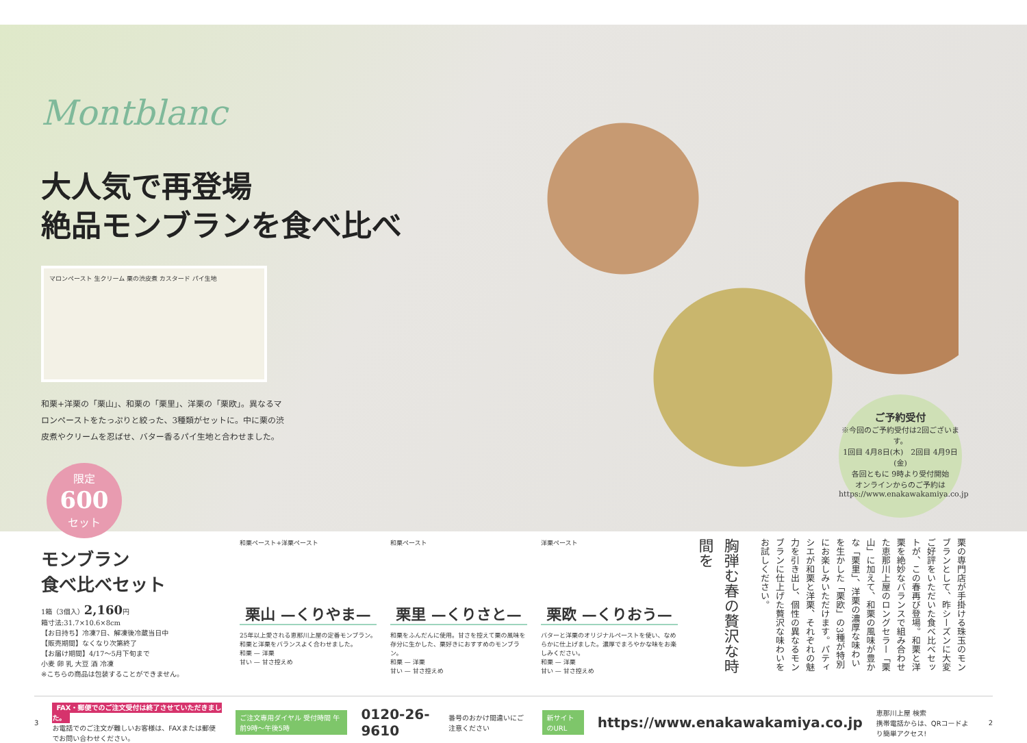Montblanc
大人気で再登場
絶品モンブランを食べ比べ
マロンペースト 生クリーム 栗の渋皮煮 カスタード パイ生地
和栗+洋栗の「栗山」、和栗の「栗里」、洋栗の「栗欧」。異なるマロンペーストをたっぷりと絞った、3種類がセットに。中に栗の渋皮煮やクリームを忍ばせ、バター香るパイ生地と合わせました。
限定
600
セット
ご予約受付
※今回のご予約受付は2回ございます。
1回目 4月8日(木)　2回目 4月9日(金)
各回ともに 9時より受付開始
オンラインからのご予約は
https://www.enakawakamiya.co.jp
モンブラン
食べ比べセット
1箱（3個入）2,160円
箱寸法:31.7×10.6×8cm
【お日持ち】冷凍7日、解凍後冷蔵当日中
【販売期間】なくなり次第終了
【お届け期間】4/17〜5月下旬まで
小麦 卵 乳 大豆 酒 冷凍
※こちらの商品は包装することができません。
和栗ペースト+洋栗ペースト
栗山 —くりやま—
25年以上愛される恵那川上屋の定番モンブラン。和栗と洋栗をバランスよく合わせました。
和栗 — 洋栗
甘い — 甘さ控えめ
和栗ペースト
栗里 —くりさと—
和栗をふんだんに使用。甘さを控えて栗の風味を存分に生かした、栗好きにおすすめのモンブラン。
和栗 — 洋栗
甘い — 甘さ控えめ
洋栗ペースト
栗欧 —くりおう—
バターと洋栗のオリジナルペーストを使い、なめらかに仕上げました。濃厚でまろやかな味をお楽しみください。
和栗 — 洋栗
甘い — 甘さ控えめ
胸弾む春の贅沢な時間を
栗の専門店が手掛ける珠玉のモンブランとして、昨シーズンに大変ご好評をいただいた食べ比べセットが、この春再び登場。和栗と洋栗を絶妙なバランスで組み合わせた恵那川上屋のロングセラー「栗山」に加えて、和栗の風味が豊かな「栗里」、洋栗の濃厚な味わいを生かした「栗欧」の3種が特別にお楽しみいただけます。パティシエが和栗と洋栗、それぞれの魅力を引き出し、個性の異なるモンブランに仕上げた贅沢な味わいをお試しください。
3 FAX・郵便でのご注文受付は終了させていただきました。
お電話でのご注文が難しいお客様は、FAXまたは郵便でお問い合わせください。 ご注文専用ダイヤル 受付時間 午前9時〜午後5時 0120-26-9610 番号のおかけ間違いにご注意ください 新サイトのURL https://www.enakawakamiya.co.jp 恵那川上屋 検索
携帯電話からは、QRコードより簡単アクセス! 2